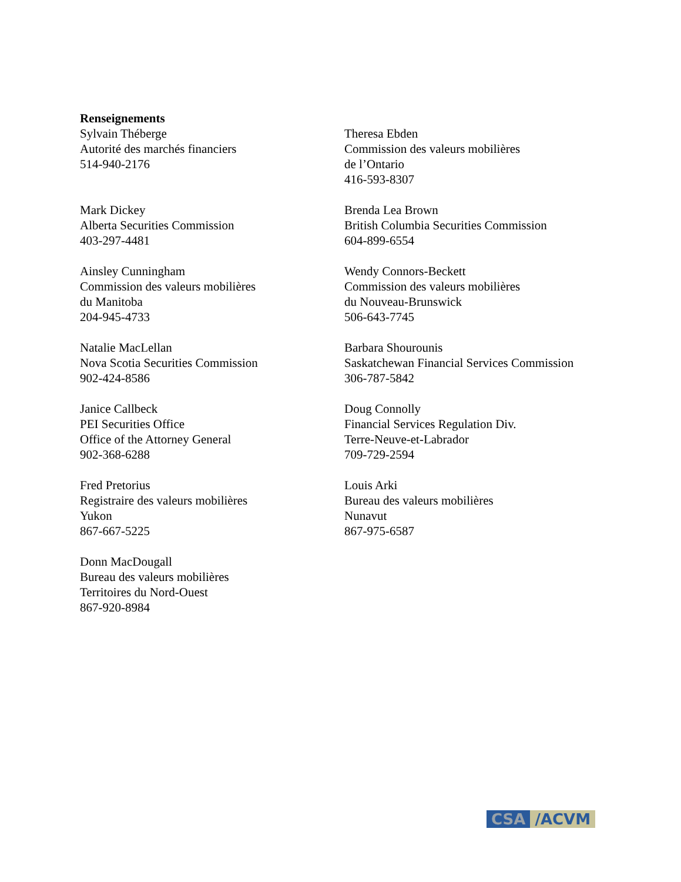Renseignements
Sylvain Théberge
Autorité des marchés financiers
514-940-2176
Theresa Ebden
Commission des valeurs mobilières
de l’Ontario
416-593-8307
Mark Dickey
Alberta Securities Commission
403-297-4481
Brenda Lea Brown
British Columbia Securities Commission
604-899-6554
Ainsley Cunningham
Commission des valeurs mobilières
du Manitoba
204-945-4733
Wendy Connors-Beckett
Commission des valeurs mobilières
du Nouveau-Brunswick
506-643-7745
Natalie MacLellan
Nova Scotia Securities Commission
902-424-8586
Barbara Shourounis
Saskatchewan Financial Services Commission
306-787-5842
Janice Callbeck
PEI Securities Office
Office of the Attorney General
902-368-6288
Doug Connolly
Financial Services Regulation Div.
Terre-Neuve-et-Labrador
709-729-2594
Fred Pretorius
Registraire des valeurs mobilières
Yukon
867-667-5225
Louis Arki
Bureau des valeurs mobilières
Nunavut
867-975-6587
Donn MacDougall
Bureau des valeurs mobilières
Territoires du Nord-Ouest
867-920-8984
CSA /ACVM